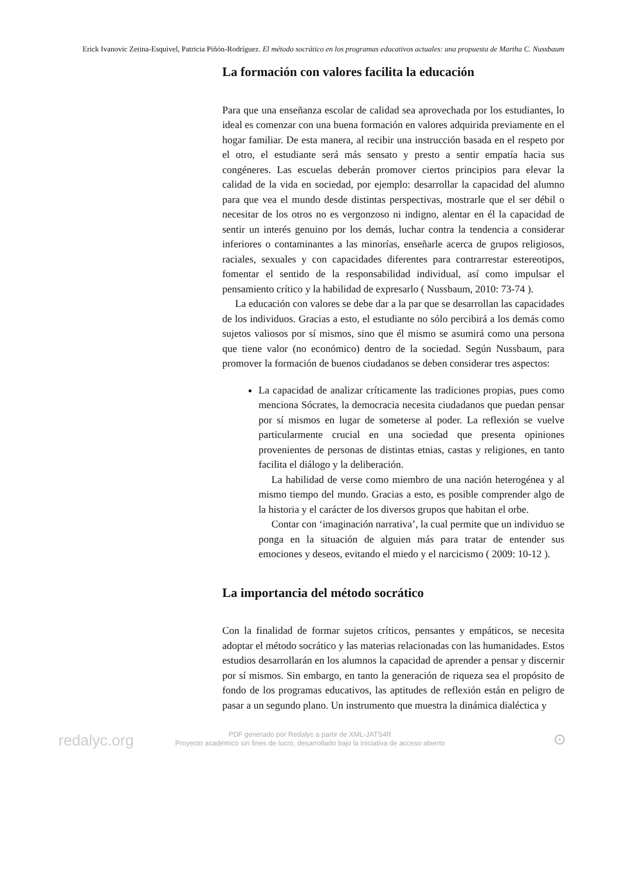Erick Ivanovic Zetina-Esquivel, Patricia Piñón-Rodríguez. El método socrático en los programas educativos actuales: una propuesta de Martha C. Nussbaum
La formación con valores facilita la educación
Para que una enseñanza escolar de calidad sea aprovechada por los estudiantes, lo ideal es comenzar con una buena formación en valores adquirida previamente en el hogar familiar. De esta manera, al recibir una instrucción basada en el respeto por el otro, el estudiante será más sensato y presto a sentir empatía hacia sus congéneres. Las escuelas deberán promover ciertos principios para elevar la calidad de la vida en sociedad, por ejemplo: desarrollar la capacidad del alumno para que vea el mundo desde distintas perspectivas, mostrarle que el ser débil o necesitar de los otros no es vergonzoso ni indigno, alentar en él la capacidad de sentir un interés genuino por los demás, luchar contra la tendencia a considerar inferiores o contaminantes a las minorías, enseñarle acerca de grupos religiosos, raciales, sexuales y con capacidades diferentes para contrarrestar estereotipos, fomentar el sentido de la responsabilidad individual, así como impulsar el pensamiento crítico y la habilidad de expresarlo ( Nussbaum, 2010: 73-74 ).
La educación con valores se debe dar a la par que se desarrollan las capacidades de los individuos. Gracias a esto, el estudiante no sólo percibirá a los demás como sujetos valiosos por sí mismos, sino que él mismo se asumirá como una persona que tiene valor (no económico) dentro de la sociedad. Según Nussbaum, para promover la formación de buenos ciudadanos se deben considerar tres aspectos:
La capacidad de analizar críticamente las tradiciones propias, pues como menciona Sócrates, la democracia necesita ciudadanos que puedan pensar por sí mismos en lugar de someterse al poder. La reflexión se vuelve particularmente crucial en una sociedad que presenta opiniones provenientes de personas de distintas etnias, castas y religiones, en tanto facilita el diálogo y la deliberación.
La habilidad de verse como miembro de una nación heterogénea y al mismo tiempo del mundo. Gracias a esto, es posible comprender algo de la historia y el carácter de los diversos grupos que habitan el orbe.
Contar con ‘imaginación narrativa’, la cual permite que un individuo se ponga en la situación de alguien más para tratar de entender sus emociones y deseos, evitando el miedo y el narcicismo ( 2009: 10-12 ).
La importancia del método socrático
Con la finalidad de formar sujetos críticos, pensantes y empáticos, se necesita adoptar el método socrático y las materias relacionadas con las humanidades. Estos estudios desarrollarán en los alumnos la capacidad de aprender a pensar y discernir por sí mismos. Sin embargo, en tanto la generación de riqueza sea el propósito de fondo de los programas educativos, las aptitudes de reflexión están en peligro de pasar a un segundo plano. Un instrumento que muestra la dinámica dialéctica y
redalyc.org
PDF generado por Redalyc a partir de XML-JATS4R
Proyecto académico sin fines de lucro, desarrollado bajo la iniciativa de acceso abierto
⊙